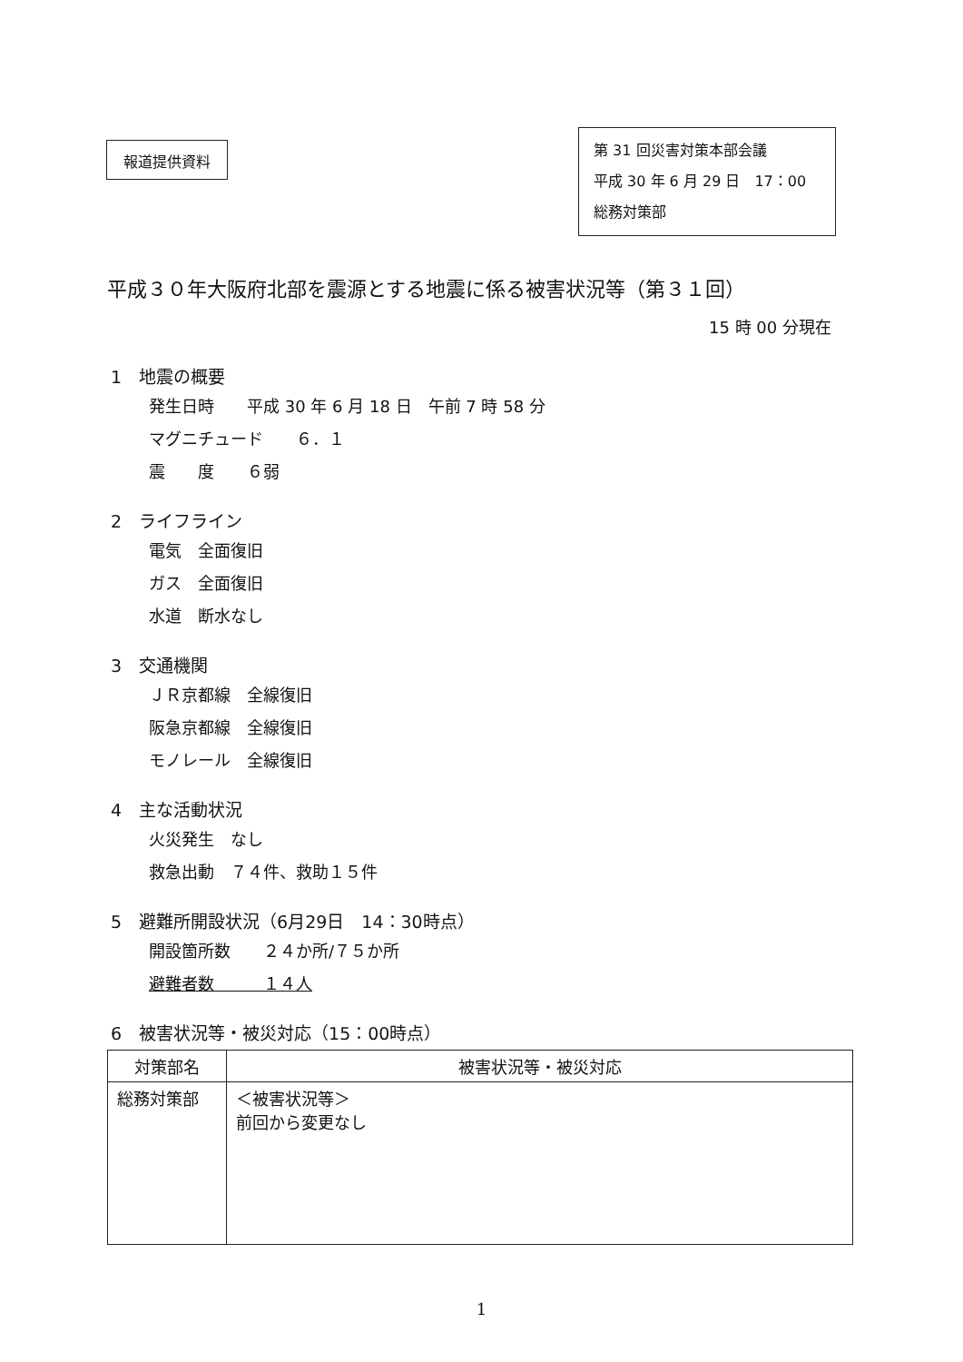報道提供資料
第 31 回災害対策本部会議
平成 30 年 6 月 29 日　17：00
総務対策部
平成３０年大阪府北部を震源とする地震に係る被害状況等（第３１回）
15 時 00 分現在
1　地震の概要
発生日時　　平成 30 年 6 月 18 日　午前 7 時 58 分
マグニチュード　　６．１
震　　度　　６弱
2　ライフライン
電気　全面復旧
ガス　全面復旧
水道　断水なし
3　交通機関
ＪＲ京都線　全線復旧
阪急京都線　全線復旧
モノレール　全線復旧
4　主な活動状況
火災発生　なし
救急出動　７４件、救助１５件
5　避難所開設状況（6月29日　14：30時点）
開設箇所数　　２４か所/７５か所
避難者数　　　１４人
6　被害状況等・被災対応（15：00時点）
| 対策部名 | 被害状況等・被災対応 |
| --- | --- |
| 総務対策部 | ＜被害状況等＞ 前回から変更なし |
1